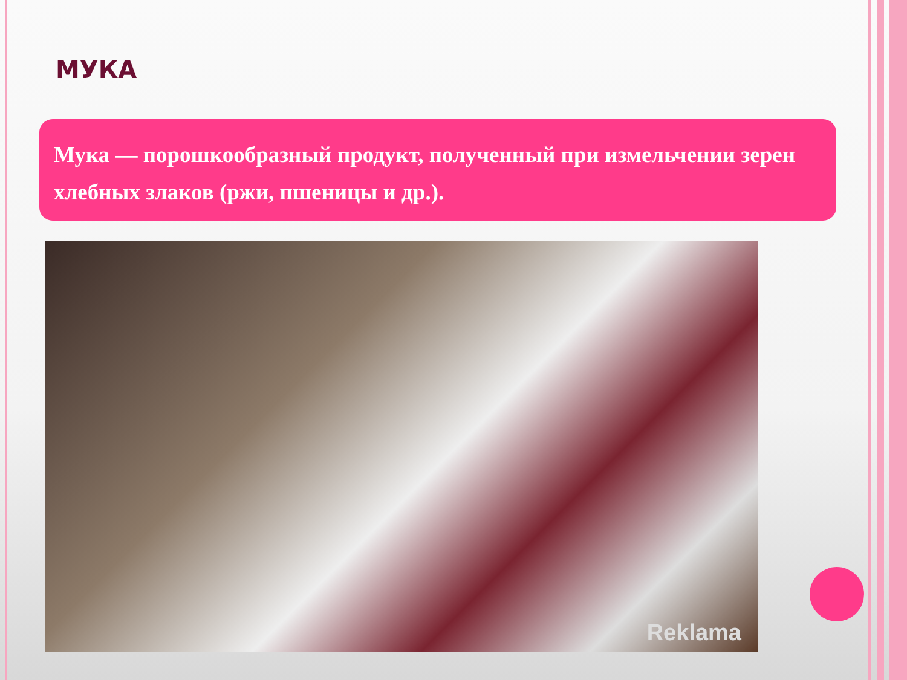МУКА
Мука — порошкообразный продукт, полученный при измельчении зерен хлебных злаков (ржи, пшеницы и др.).
Reklama